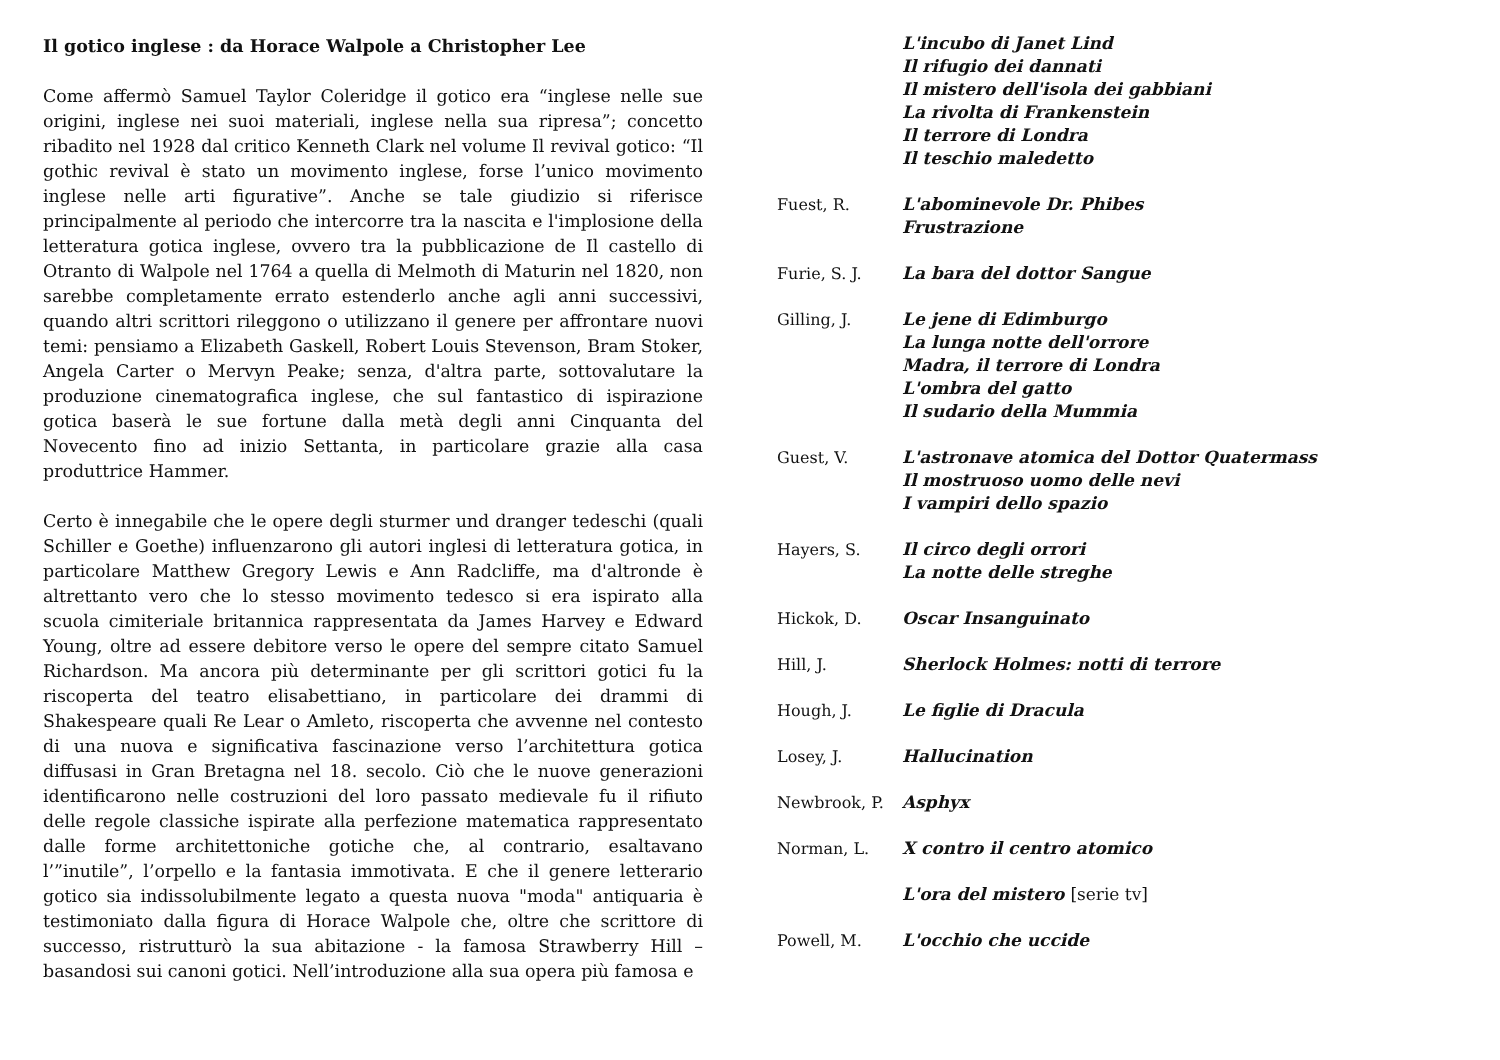Il gotico inglese : da Horace Walpole a Christopher Lee
Come affermò Samuel Taylor Coleridge il gotico era “inglese nelle sue origini, inglese nei suoi materiali, inglese nella sua ripresa”; concetto ribadito nel 1928 dal critico Kenneth Clark nel volume Il revival gotico: “Il gothic revival è stato un movimento inglese, forse l’unico movimento inglese nelle arti figurative”. Anche se tale giudizio si riferisce principalmente al periodo che intercorre tra la nascita e l'implosione della letteratura gotica inglese, ovvero tra la pubblicazione de Il castello di Otranto di Walpole nel 1764 a quella di Melmoth di Maturin nel 1820, non sarebbe completamente errato estenderlo anche agli anni successivi, quando altri scrittori rileggono o utilizzano il genere per affrontare nuovi temi: pensiamo a Elizabeth Gaskell, Robert Louis Stevenson, Bram Stoker, Angela Carter o Mervyn Peake; senza, d'altra parte, sottovalutare la produzione cinematografica inglese, che sul fantastico di ispirazione gotica baserà le sue fortune dalla metà degli anni Cinquanta del Novecento fino ad inizio Settanta, in particolare grazie alla casa produttrice Hammer.
Certo è innegabile che le opere degli sturmer und dranger tedeschi (quali Schiller e Goethe) influenzarono gli autori inglesi di letteratura gotica, in particolare Matthew Gregory Lewis e Ann Radcliffe, ma d'altronde è altrettanto vero che lo stesso movimento tedesco si era ispirato alla scuola cimiteriale britannica rappresentata da James Harvey e Edward Young, oltre ad essere debitore verso le opere del sempre citato Samuel Richardson. Ma ancora più determinante per gli scrittori gotici fu la riscoperta del teatro elisabettiano, in particolare dei drammi di Shakespeare quali Re Lear o Amleto, riscoperta che avvenne nel contesto di una nuova e significativa fascinazione verso l’architettura gotica diffusasi in Gran Bretagna nel 18. secolo. Ciò che le nuove generazioni identificarono nelle costruzioni del loro passato medievale fu il rifiuto delle regole classiche ispirate alla perfezione matematica rappresentato dalle forme architettoniche gotiche che, al contrario, esaltavano l’”inutile”, l’orpello e la fantasia immotivata. E che il genere letterario gotico sia indissolubilmente legato a questa nuova "moda" antiquaria è testimoniato dalla figura di Horace Walpole che, oltre che scrittore di successo, ristrutturò la sua abitazione - la famosa Strawberry Hill – basandosi sui canoni gotici. Nell’introduzione alla sua opera più famosa e
L'incubo di Janet Lind
Il rifugio dei dannati
Il mistero dell'isola dei gabbiani
La rivolta di Frankenstein
Il terrore di Londra
Il teschio maledetto
Fuest, R. L'abominevole Dr. Phibes
Frustrazione
Furie, S. J. La bara del dottor Sangue
Gilling, J. Le jene di Edimburgo
La lunga notte dell'orrore
Madra, il terrore di Londra
L'ombra del gatto
Il sudario della Mummia
Guest, V. L'astronave atomica del Dottor Quatermass
Il mostruoso uomo delle nevi
I vampiri dello spazio
Hayers, S. Il circo degli orrori
La notte delle streghe
Hickok, D. Oscar Insanguinato
Hill, J. Sherlock Holmes: notti di terrore
Hough, J. Le figlie di Dracula
Losey, J. Hallucination
Newbrook, P. Asphyx
Norman, L. X contro il centro atomico
L'ora del mistero [serie tv]
Powell, M. L'occhio che uccide